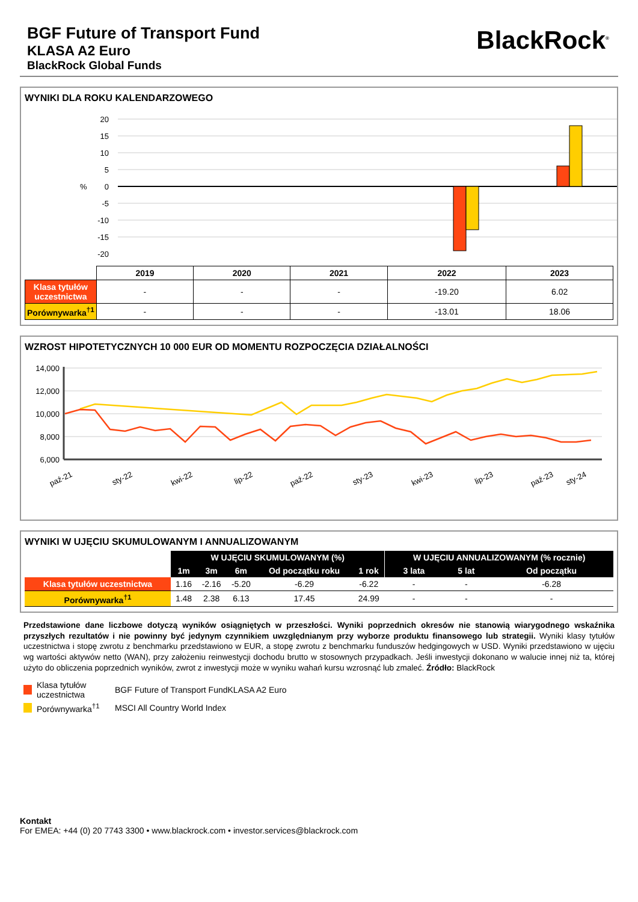BGF Future of Transport Fund
KLASA A2 Euro
BlackRock Global Funds
BlackRock<sup>®</sup>
WYNIKI DLA ROKU KALENDARZOWEGO
20
15
10
5
0
-5
-10
-15
-20
%
| | 2019 | 2020 | 2021 | 2022 | 2023 |
| --- | --- | --- | --- | --- | --- |
| Klasa tytułów uczestnictwa | - | - | - | -19.20 | 6.02 |
| Porównywarka<sup>†1</sup> | - | - | - | -13.01 | 18.06 |
WZROST HIPOTETYCZNYCH 10 000 EUR OD MOMENTU ROZPOCZĘCIA DZIAŁALNOŚCI
14,000
12,000
10,000
8,000
6,000
paź-21
sty-22
kwi-22
lip-22
paź-22
sty-23
kwi-23
lip-23
paź-23
sty-24
kwi-24 lip-24 wrz-24
WYNIKI W UJĘCIU SKUMULOWANYM I ANNUALIZOWANYM
| | W UJĘCIU SKUMULOWANYM (%) | | | | | W UJĘCIU ANNUALIZOWANYM (% rocznie) | | |
| --- | --- | --- | --- | --- | --- | --- | --- | --- |
| | 1m | 3m | 6m | Od początku roku | 1 rok | 3 lata | 5 lat | Od początku |
| Klasa tytułów uczestnictwa | 1.16 | -2.16 | -5.20 | -6.29 | -6.22 | - | - | -6.28 |
| Porównywarka<sup>†1</sup> | 1.48 | 2.38 | 6.13 | 17.45 | 24.99 | - | - | - |
Przedstawione dane liczbowe dotyczą wyników osiągniętych w przeszłości. Wyniki poprzednich okresów nie stanowią wiarygodnego wskaźnika przyszłych rezultatów i nie powinny być jedynym czynnikiem uwzględnianym przy wyborze produktu finansowego lub strategii. Wyniki klasy tytułów uczestnictwa i stopę zwrotu z benchmarku przedstawiono w EUR, a stopę zwrotu z benchmarku funduszów hedgingowych w USD. Wyniki przedstawiono w ujęciu wg wartości aktywów netto (WAN), przy założeniu reinwestycji dochodu brutto w stosownych przypadkach. Jeśli inwestycji dokonano w walucie innej niż ta, której użyto do obliczenia poprzednich wyników, zwrot z inwestycji może w wyniku wahań kursu wzrosnąć lub zmaleć. Źródło: BlackRock
Klasa tytułów uczestnictwa BGF Future of Transport FundKLASA A2 Euro
Porównywarka<sup>†1</sup> MSCI All Country World Index
Kontakt
For EMEA: +44 (0) 20 7743 3300 • www.blackrock.com • investor.services@blackrock.com